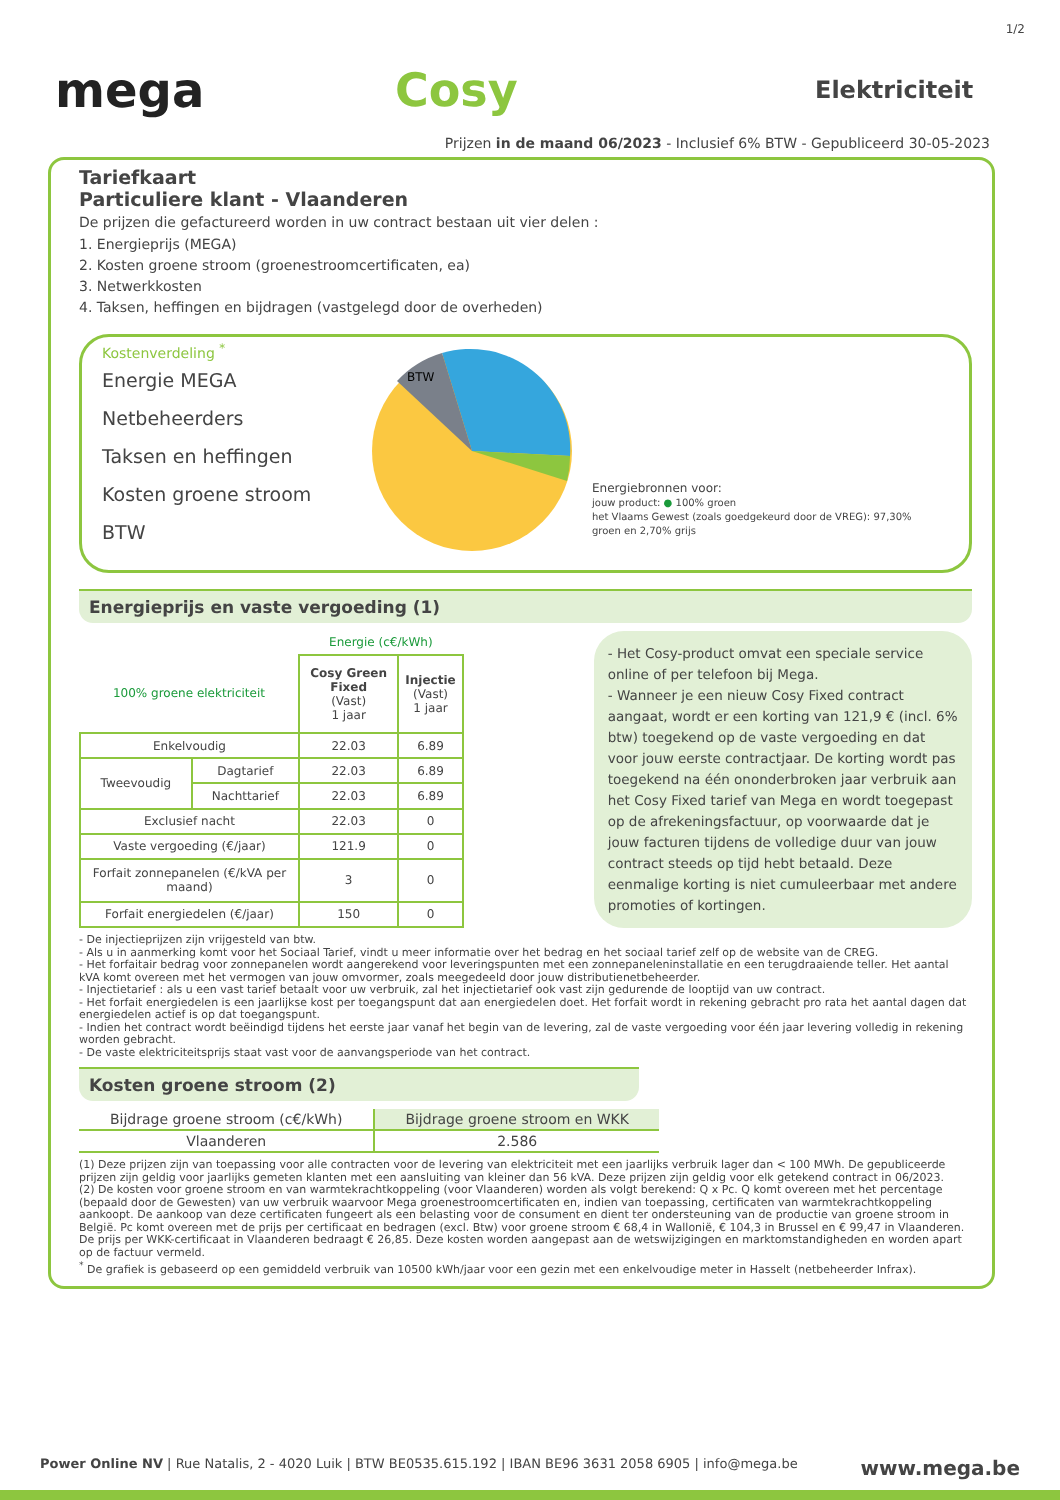1/2
mega Cosy
Elektriciteit
Prijzen in de maand 06/2023 - Inclusief 6% BTW - Gepubliceerd 30-05-2023
Tariefkaart
Particuliere klant - Vlaanderen
De prijzen die gefactureerd worden in uw contract bestaan uit vier delen :
1. Energieprijs (MEGA)
2. Kosten groene stroom (groenestroomcertificaten, ea)
3. Netwerkkosten
4. Taksen, heffingen en bijdragen (vastgelegd door de overheden)
Kostenverdeling <sup>*</sup>
Energie MEGA
Netbeheerders
Taksen en heffingen
Kosten groene stroom
BTW
BTW
Energiebronnen voor:
jouw product: ● 100% groen
het Vlaams Gewest (zoals goedgekeurd door de VREG): 97,30% groen en 2,70% grijs
Energieprijs en vaste vergoeding (1)
| | | Energie (c€/kWh) | |
| 100% groene elektriciteit | | Cosy Green Fixed (Vast) 1 jaar | Injectie (Vast) 1 jaar |
| Enkelvoudig | | 22.03 | 6.89 |
| Tweevoudig | Dagtarief | 22.03 | 6.89 |
| | Nachttarief | 22.03 | 6.89 |
| Exclusief nacht | | 22.03 | 0 |
| Vaste vergoeding (€/jaar) | | 121.9 | 0 |
| Forfait zonnepanelen (€/kVA per maand) | | 3 | 0 |
| Forfait energiedelen (€/jaar) | | 150 | 0 |
- Het Cosy-product omvat een speciale service online of per telefoon bij Mega.
- Wanneer je een nieuw Cosy Fixed contract aangaat, wordt er een korting van 121,9 € (incl. 6% btw) toegekend op de vaste vergoeding en dat voor jouw eerste contractjaar. De korting wordt pas toegekend na één ononderbroken jaar verbruik aan het Cosy Fixed tarief van Mega en wordt toegepast op de afrekeningsfactuur, op voorwaarde dat je jouw facturen tijdens de volledige duur van jouw contract steeds op tijd hebt betaald. Deze eenmalige korting is niet cumuleerbaar met andere promoties of kortingen.
- De injectieprijzen zijn vrijgesteld van btw.
- Als u in aanmerking komt voor het Sociaal Tarief, vindt u meer informatie over het bedrag en het sociaal tarief zelf op de website van de CREG.
- Het forfaitair bedrag voor zonnepanelen wordt aangerekend voor leveringspunten met een zonnepaneleninstallatie en een terugdraaiende teller. Het aantal kVA komt overeen met het vermogen van jouw omvormer, zoals meegedeeld door jouw distributienetbeheerder.
- Injectietarief : als u een vast tarief betaalt voor uw verbruik, zal het injectietarief ook vast zijn gedurende de looptijd van uw contract.
- Het forfait energiedelen is een jaarlijkse kost per toegangspunt dat aan energiedelen doet. Het forfait wordt in rekening gebracht pro rata het aantal dagen dat energiedelen actief is op dat toegangspunt.
- Indien het contract wordt beëindigd tijdens het eerste jaar vanaf het begin van de levering, zal de vaste vergoeding voor één jaar levering volledig in rekening worden gebracht.
- De vaste elektriciteitsprijs staat vast voor de aanvangsperiode van het contract.
Kosten groene stroom (2)
| Bijdrage groene stroom (c€/kWh) | Bijdrage groene stroom en WKK |
| Vlaanderen | 2.586 |
(1) Deze prijzen zijn van toepassing voor alle contracten voor de levering van elektriciteit met een jaarlijks verbruik lager dan < 100 MWh. De gepubliceerde prijzen zijn geldig voor jaarlijks gemeten klanten met een aansluiting van kleiner dan 56 kVA. Deze prijzen zijn geldig voor elk getekend contract in 06/2023.
(2) De kosten voor groene stroom en van warmtekrachtkoppeling (voor Vlaanderen) worden als volgt berekend: Q x Pc. Q komt overeen met het percentage (bepaald door de Gewesten) van uw verbruik waarvoor Mega groenestroomcertificaten en, indien van toepassing, certificaten van warmtekrachtkoppeling aankoopt. De aankoop van deze certificaten fungeert als een belasting voor de consument en dient ter ondersteuning van de productie van groene stroom in België. Pc komt overeen met de prijs per certificaat en bedragen (excl. Btw) voor groene stroom € 68,4 in Wallonië, € 104,3 in Brussel en € 99,47 in Vlaanderen. De prijs per WKK-certificaat in Vlaanderen bedraagt € 26,85. Deze kosten worden aangepast aan de wetswijzigingen en marktomstandigheden en worden apart op de factuur vermeld.
<sup>*</sup> De grafiek is gebaseerd op een gemiddeld verbruik van 10500 kWh/jaar voor een gezin met een enkelvoudige meter in Hasselt (netbeheerder Infrax).
Power Online NV | Rue Natalis, 2 - 4020 Luik | BTW BE0535.615.192 | IBAN BE96 3631 2058 6905 | info@mega.be www.mega.be